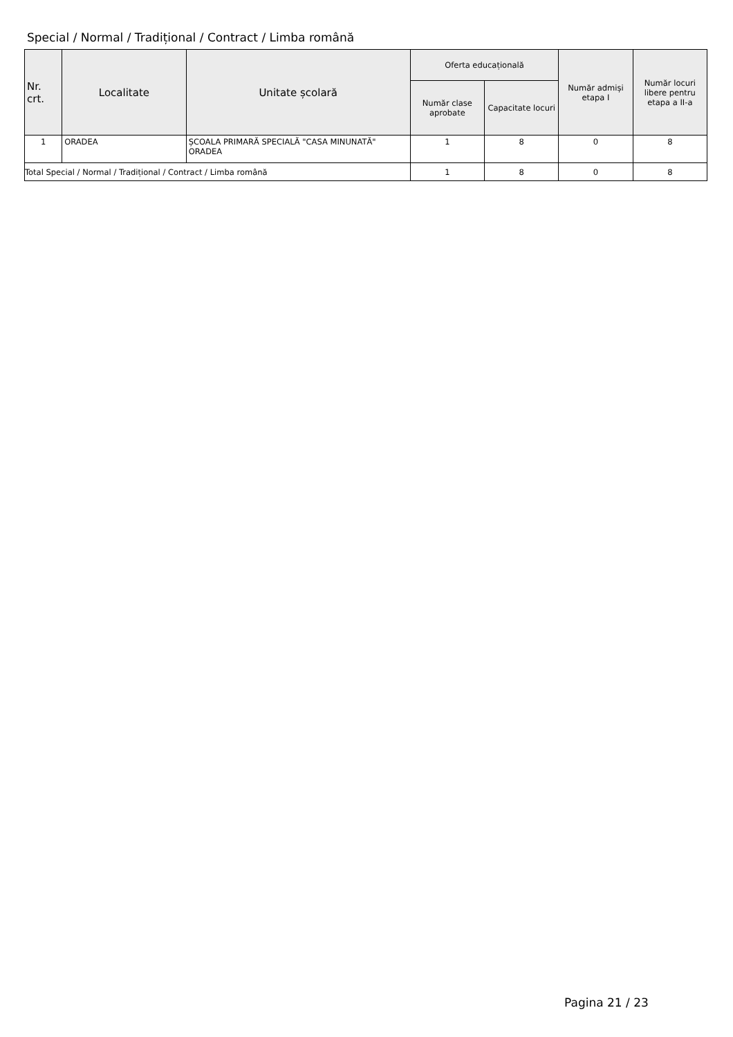Special / Normal / Tradițional / Contract / Limba română
| Nr. crt. | Localitate | Unitate școlară | Oferta educațională | | Număr admiși etapa I | Număr locuri libere pentru etapa a II-a |
| --- | --- | --- | --- | --- | --- | --- |
| | | | Număr clase aprobate | Capacitate locuri | | |
| 1 | ORADEA | ȘCOALA PRIMARĂ SPECIALĂ "CASA MINUNATĂ" ORADEA | 1 | 8 | 0 | 8 |
| Total Special / Normal / Tradițional / Contract / Limba română | | | 1 | 8 | 0 | 8 |
Pagina 21 / 23